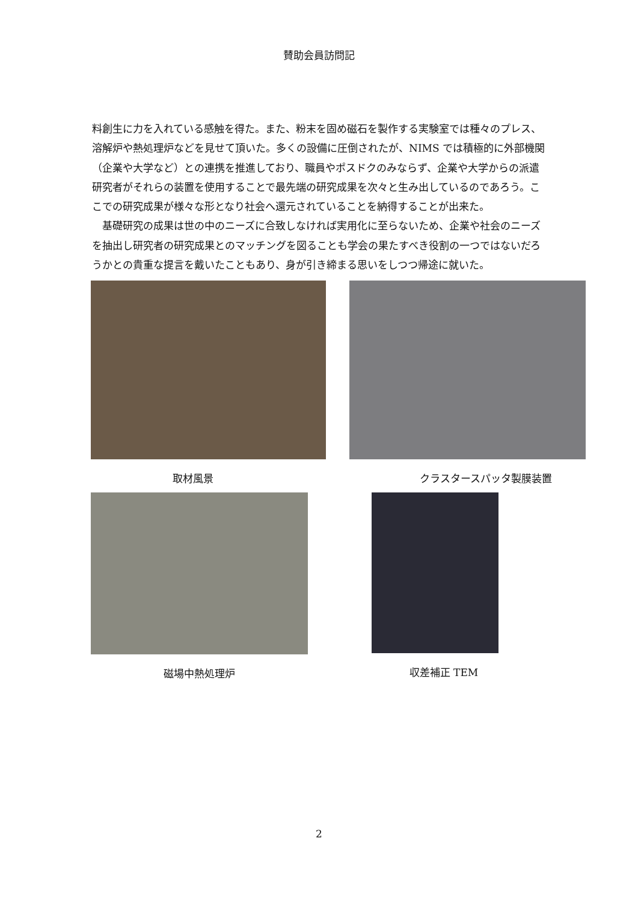賛助会員訪問記
料創生に力を入れている感触を得た。また、粉末を固め磁石を製作する実験室では種々のプレス、溶解炉や熱処理炉などを見せて頂いた。多くの設備に圧倒されたが、NIMS では積極的に外部機関（企業や大学など）との連携を推進しており、職員やポスドクのみならず、企業や大学からの派遣研究者がそれらの装置を使用することで最先端の研究成果を次々と生み出しているのであろう。ここでの研究成果が様々な形となり社会へ還元されていることを納得することが出来た。
　基礎研究の成果は世の中のニーズに合致しなければ実用化に至らないため、企業や社会のニーズを抽出し研究者の研究成果とのマッチングを図ることも学会の果たすべき役割の一つではないだろうかとの貴重な提言を戴いたこともあり、身が引き締まる思いをしつつ帰途に就いた。
取材風景 クラスタースパッタ製膜装置
磁場中熱処理炉 収差補正 TEM
2